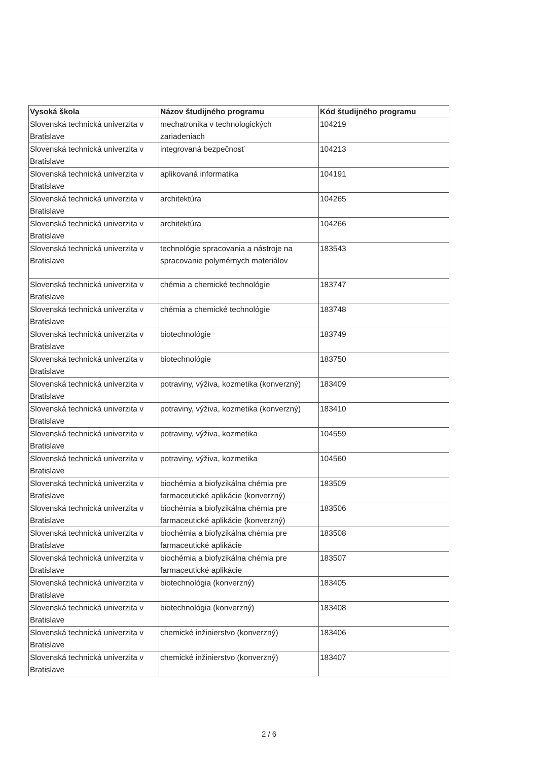| Vysoká škola | Názov študijného programu | Kód študijného programu |
| --- | --- | --- |
| Slovenská technická univerzita v Bratislave | mechatronika v technologických zariadeniach | 104219 |
| Slovenská technická univerzita v Bratislave | integrovaná bezpečnosť | 104213 |
| Slovenská technická univerzita v Bratislave | aplikovaná informatika | 104191 |
| Slovenská technická univerzita v Bratislave | architektúra | 104265 |
| Slovenská technická univerzita v Bratislave | architektúra | 104266 |
| Slovenská technická univerzita v Bratislave | technológie spracovania a nástroje na spracovanie polymérnych materiálov | 183543 |
| Slovenská technická univerzita v Bratislave | chémia a chemické technológie | 183747 |
| Slovenská technická univerzita v Bratislave | chémia a chemické technológie | 183748 |
| Slovenská technická univerzita v Bratislave | biotechnológie | 183749 |
| Slovenská technická univerzita v Bratislave | biotechnológie | 183750 |
| Slovenská technická univerzita v Bratislave | potraviny, výživa, kozmetika (konverzný) | 183409 |
| Slovenská technická univerzita v Bratislave | potraviny, výživa, kozmetika (konverzný) | 183410 |
| Slovenská technická univerzita v Bratislave | potraviny, výživa, kozmetika | 104559 |
| Slovenská technická univerzita v Bratislave | potraviny, výživa, kozmetika | 104560 |
| Slovenská technická univerzita v Bratislave | biochémia a biofyzikálna chémia pre farmaceutické aplikácie (konverzný) | 183509 |
| Slovenská technická univerzita v Bratislave | biochémia a biofyzikálna chémia pre farmaceutické aplikácie (konverzný) | 183506 |
| Slovenská technická univerzita v Bratislave | biochémia a biofyzikálna chémia pre farmaceutické aplikácie | 183508 |
| Slovenská technická univerzita v Bratislave | biochémia a biofyzikálna chémia pre farmaceutické aplikácie | 183507 |
| Slovenská technická univerzita v Bratislave | biotechnológia (konverzný) | 183405 |
| Slovenská technická univerzita v Bratislave | biotechnológia (konverzný) | 183408 |
| Slovenská technická univerzita v Bratislave | chemické inžinierstvo (konverzný) | 183406 |
| Slovenská technická univerzita v Bratislave | chemické inžinierstvo (konverzný) | 183407 |
2 / 6